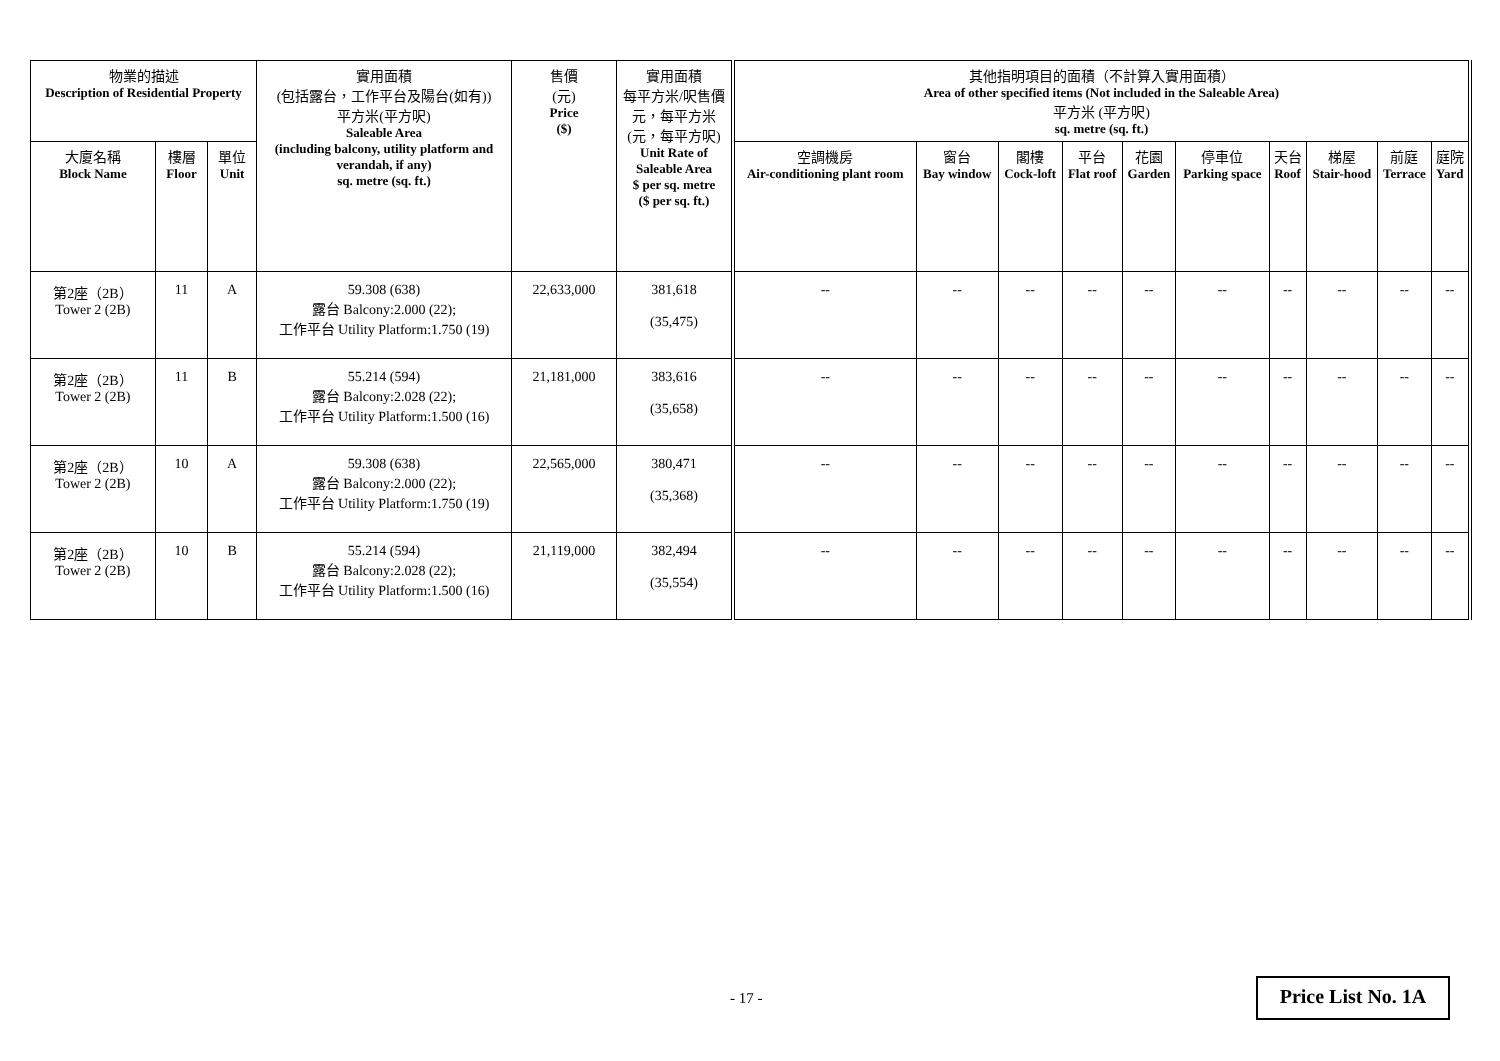| 物業的描述 Description of Residential Property | | | 實用面積 (包括露台，工作平台及陽台(如有)) 平方米(平方呎) Saleable Area (including balcony, utility platform and verandah, if any) sq. metre (sq. ft.) | 售價 (元) Price ($) | 實用面積 每平方米/呎售價 元，每平方米 (元，每平方呎) Unit Rate of Saleable Area $ per sq. metre ($ per sq. ft.) | 其他指明項目的面積（不計算入實用面積） Area of other specified items (Not included in the Saleable Area) 平方米 (平方呎) sq. metre (sq. ft.) | | | | | | | | | |
| --- | --- | --- | --- | --- | --- | --- | --- | --- | --- | --- | --- | --- | --- | --- | --- |
| 大廈名稱 Block Name | 樓層 Floor | 單位 Unit | | | | 空調機房 Air-conditioning plant room | 窗台 Bay window | 閣樓 Cock-loft | 平台 Flat roof | 花園 Garden | 停車位 Parking space | 天台 Roof | 梯屋 Stair-hood | 前庭 Terrace | 庭院 Yard |
| 第2座（2B） Tower 2 (2B) | 11 | A | 59.308 (638) 露台 Balcony:2.000 (22); 工作平台 Utility Platform:1.750 (19) | 22,633,000 | 381,618 (35,475) | -- | -- | -- | -- | -- | -- | -- | -- | -- | -- |
| 第2座（2B） Tower 2 (2B) | 11 | B | 55.214 (594) 露台 Balcony:2.028 (22); 工作平台 Utility Platform:1.500 (16) | 21,181,000 | 383,616 (35,658) | -- | -- | -- | -- | -- | -- | -- | -- | -- | -- |
| 第2座（2B） Tower 2 (2B) | 10 | A | 59.308 (638) 露台 Balcony:2.000 (22); 工作平台 Utility Platform:1.750 (19) | 22,565,000 | 380,471 (35,368) | -- | -- | -- | -- | -- | -- | -- | -- | -- | -- |
| 第2座（2B） Tower 2 (2B) | 10 | B | 55.214 (594) 露台 Balcony:2.028 (22); 工作平台 Utility Platform:1.500 (16) | 21,119,000 | 382,494 (35,554) | -- | -- | -- | -- | -- | -- | -- | -- | -- | -- |
- 17 -
Price List No. 1A